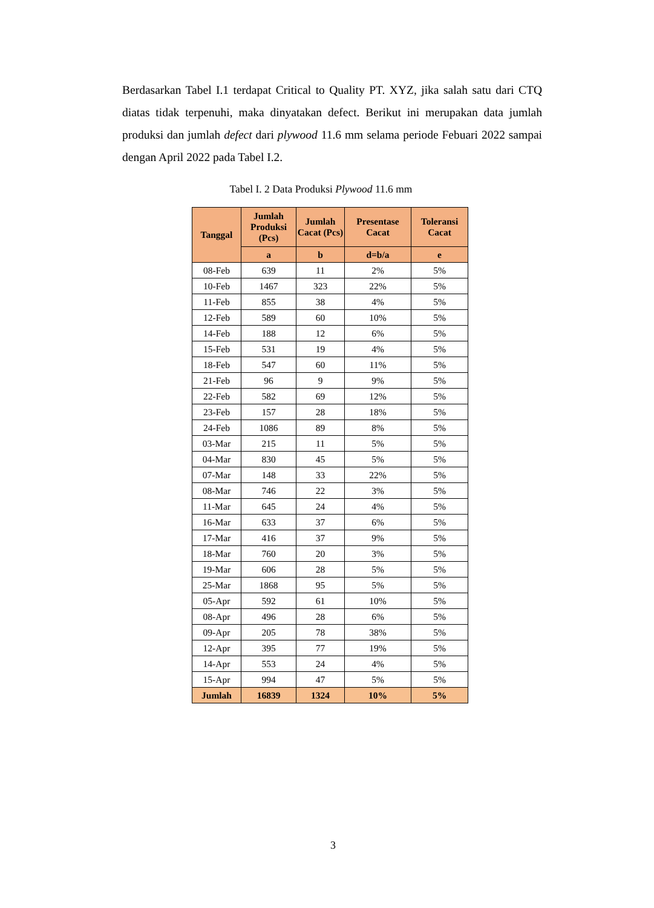Berdasarkan Tabel I.1 terdapat Critical to Quality PT. XYZ, jika salah satu dari CTQ diatas tidak terpenuhi, maka dinyatakan defect. Berikut ini merupakan data jumlah produksi dan jumlah defect dari plywood 11.6 mm selama periode Febuari 2022 sampai dengan April 2022 pada Tabel I.2.
Tabel I. 2 Data Produksi Plywood 11.6 mm
| Tanggal | Jumlah Produksi (Pcs) | Jumlah Cacat (Pcs) | Presentase Cacat | Toleransi Cacat |
| --- | --- | --- | --- | --- |
| | a | b | d=b/a | e |
| 08-Feb | 639 | 11 | 2% | 5% |
| 10-Feb | 1467 | 323 | 22% | 5% |
| 11-Feb | 855 | 38 | 4% | 5% |
| 12-Feb | 589 | 60 | 10% | 5% |
| 14-Feb | 188 | 12 | 6% | 5% |
| 15-Feb | 531 | 19 | 4% | 5% |
| 18-Feb | 547 | 60 | 11% | 5% |
| 21-Feb | 96 | 9 | 9% | 5% |
| 22-Feb | 582 | 69 | 12% | 5% |
| 23-Feb | 157 | 28 | 18% | 5% |
| 24-Feb | 1086 | 89 | 8% | 5% |
| 03-Mar | 215 | 11 | 5% | 5% |
| 04-Mar | 830 | 45 | 5% | 5% |
| 07-Mar | 148 | 33 | 22% | 5% |
| 08-Mar | 746 | 22 | 3% | 5% |
| 11-Mar | 645 | 24 | 4% | 5% |
| 16-Mar | 633 | 37 | 6% | 5% |
| 17-Mar | 416 | 37 | 9% | 5% |
| 18-Mar | 760 | 20 | 3% | 5% |
| 19-Mar | 606 | 28 | 5% | 5% |
| 25-Mar | 1868 | 95 | 5% | 5% |
| 05-Apr | 592 | 61 | 10% | 5% |
| 08-Apr | 496 | 28 | 6% | 5% |
| 09-Apr | 205 | 78 | 38% | 5% |
| 12-Apr | 395 | 77 | 19% | 5% |
| 14-Apr | 553 | 24 | 4% | 5% |
| 15-Apr | 994 | 47 | 5% | 5% |
| Jumlah | 16839 | 1324 | 10% | 5% |
3